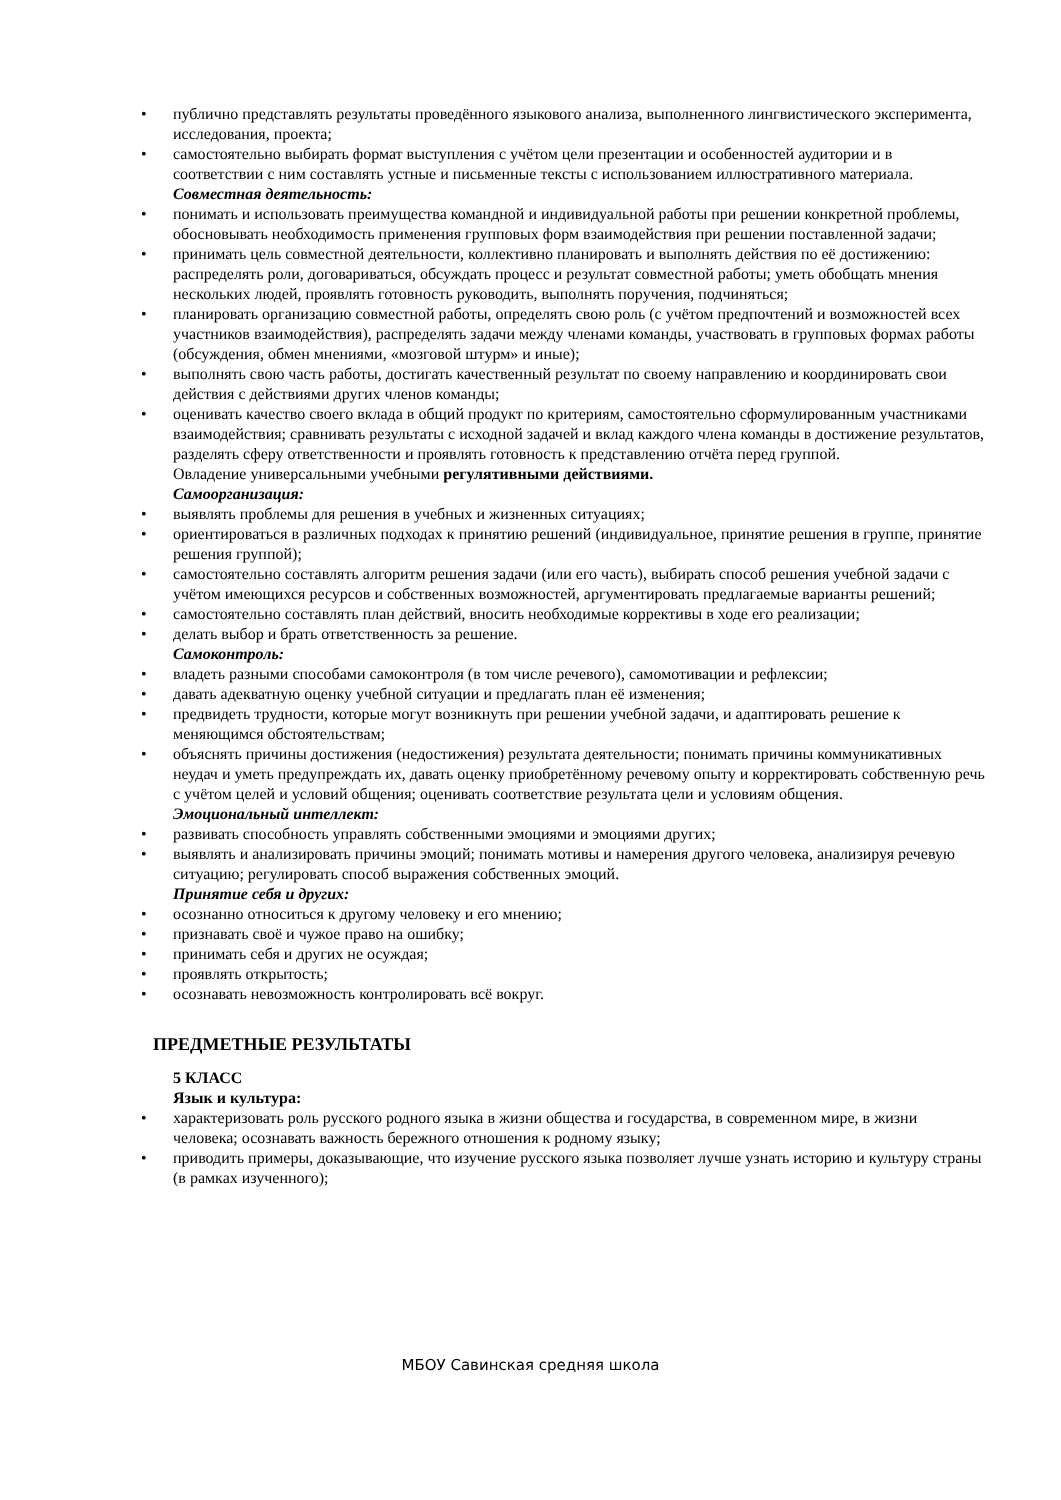• публично представлять результаты проведённого языкового анализа, выполненного лингвистического эксперимента, исследования, проекта;
• самостоятельно выбирать формат выступления с учётом цели презентации и особенностей аудитории и в соответствии с ним составлять устные и письменные тексты с использованием иллюстративного материала.
Совместная деятельность:
• понимать и использовать преимущества командной и индивидуальной работы при решении конкретной проблемы, обосновывать необходимость применения групповых форм взаимодействия при решении поставленной задачи;
• принимать цель совместной деятельности, коллективно планировать и выполнять действия по её достижению: распределять роли, договариваться, обсуждать процесс и результат совместной работы; уметь обобщать мнения нескольких людей, проявлять готовность руководить, выполнять поручения, подчиняться;
• планировать организацию совместной работы, определять свою роль (с учётом предпочтений и возможностей всех участников взаимодействия), распределять задачи между членами команды, участвовать в групповых формах работы (обсуждения, обмен мнениями, «мозговой штурм» и иные);
• выполнять свою часть работы, достигать качественный результат по своему направлению и координировать свои действия с действиями других членов команды;
• оценивать качество своего вклада в общий продукт по критериям, самостоятельно сформулированным участниками взаимодействия; сравнивать результаты с исходной задачей и вклад каждого члена команды в достижение результатов, разделять сферу ответственности и проявлять готовность к представлению отчёта перед группой.
Овладение универсальными учебными регулятивными действиями.
Самоорганизация:
• выявлять проблемы для решения в учебных и жизненных ситуациях;
• ориентироваться в различных подходах к принятию решений (индивидуальное, принятие решения в группе, принятие решения группой);
• самостоятельно составлять алгоритм решения задачи (или его часть), выбирать способ решения учебной задачи с учётом имеющихся ресурсов и собственных возможностей, аргументировать предлагаемые варианты решений;
• самостоятельно составлять план действий, вносить необходимые коррективы в ходе его реализации;
• делать выбор и брать ответственность за решение.
Самоконтроль:
• владеть разными способами самоконтроля (в том числе речевого), самомотивации и рефлексии;
• давать адекватную оценку учебной ситуации и предлагать план её изменения;
• предвидеть трудности, которые могут возникнуть при решении учебной задачи, и адаптировать решение к меняющимся обстоятельствам;
• объяснять причины достижения (недостижения) результата деятельности; понимать причины коммуникативных неудач и уметь предупреждать их, давать оценку приобретённому речевому опыту и корректировать собственную речь с учётом целей и условий общения; оценивать соответствие результата цели и условиям общения.
Эмоциональный интеллект:
• развивать способность управлять собственными эмоциями и эмоциями других;
• выявлять и анализировать причины эмоций; понимать мотивы и намерения другого человека, анализируя речевую ситуацию; регулировать способ выражения собственных эмоций.
Принятие себя и других:
• осознанно относиться к другому человеку и его мнению;
• признавать своё и чужое право на ошибку;
• принимать себя и других не осуждая;
• проявлять открытость;
• осознавать невозможность контролировать всё вокруг.
ПРЕДМЕТНЫЕ РЕЗУЛЬТАТЫ
5 КЛАСС
Язык и культура:
• характеризовать роль русского родного языка в жизни общества и государства, в современном мире, в жизни человека; осознавать важность бережного отношения к родному языку;
• приводить примеры, доказывающие, что изучение русского языка позволяет лучше узнать историю и культуру страны (в рамках изученного);
МБОУ Савинская средняя школа